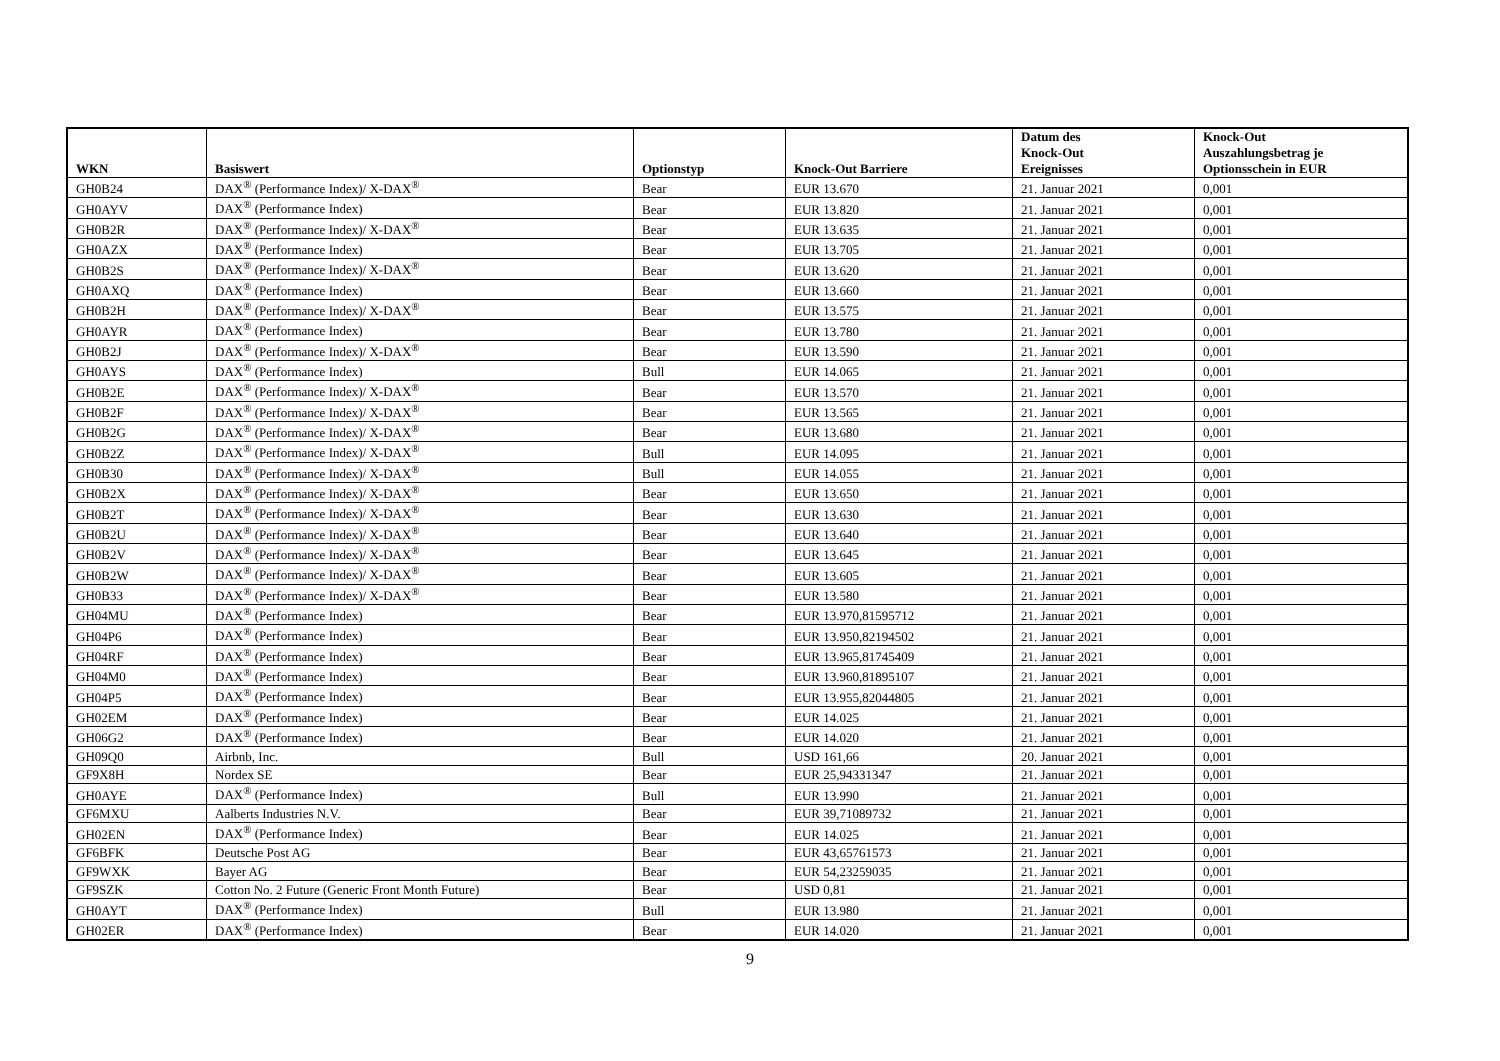| WKN | Basiswert | Optionstyp | Knock-Out Barriere | Datum des Knock-Out Ereignisses | Knock-Out Auszahlungsbetrag je Optionsschein in EUR |
| --- | --- | --- | --- | --- | --- |
| GH0B24 | DAX<sup>®</sup> (Performance Index)/ X-DAX<sup>®</sup> | Bear | EUR 13.670 | 21. Januar 2021 | 0,001 |
| GH0AYV | DAX<sup>®</sup> (Performance Index) | Bear | EUR 13.820 | 21. Januar 2021 | 0,001 |
| GH0B2R | DAX<sup>®</sup> (Performance Index)/ X-DAX<sup>®</sup> | Bear | EUR 13.635 | 21. Januar 2021 | 0,001 |
| GH0AZX | DAX<sup>®</sup> (Performance Index) | Bear | EUR 13.705 | 21. Januar 2021 | 0,001 |
| GH0B2S | DAX<sup>®</sup> (Performance Index)/ X-DAX<sup>®</sup> | Bear | EUR 13.620 | 21. Januar 2021 | 0,001 |
| GH0AXQ | DAX<sup>®</sup> (Performance Index) | Bear | EUR 13.660 | 21. Januar 2021 | 0,001 |
| GH0B2H | DAX<sup>®</sup> (Performance Index)/ X-DAX<sup>®</sup> | Bear | EUR 13.575 | 21. Januar 2021 | 0,001 |
| GH0AYR | DAX<sup>®</sup> (Performance Index) | Bear | EUR 13.780 | 21. Januar 2021 | 0,001 |
| GH0B2J | DAX<sup>®</sup> (Performance Index)/ X-DAX<sup>®</sup> | Bear | EUR 13.590 | 21. Januar 2021 | 0,001 |
| GH0AYS | DAX<sup>®</sup> (Performance Index) | Bull | EUR 14.065 | 21. Januar 2021 | 0,001 |
| GH0B2E | DAX<sup>®</sup> (Performance Index)/ X-DAX<sup>®</sup> | Bear | EUR 13.570 | 21. Januar 2021 | 0,001 |
| GH0B2F | DAX<sup>®</sup> (Performance Index)/ X-DAX<sup>®</sup> | Bear | EUR 13.565 | 21. Januar 2021 | 0,001 |
| GH0B2G | DAX<sup>®</sup> (Performance Index)/ X-DAX<sup>®</sup> | Bear | EUR 13.680 | 21. Januar 2021 | 0,001 |
| GH0B2Z | DAX<sup>®</sup> (Performance Index)/ X-DAX<sup>®</sup> | Bull | EUR 14.095 | 21. Januar 2021 | 0,001 |
| GH0B30 | DAX<sup>®</sup> (Performance Index)/ X-DAX<sup>®</sup> | Bull | EUR 14.055 | 21. Januar 2021 | 0,001 |
| GH0B2X | DAX<sup>®</sup> (Performance Index)/ X-DAX<sup>®</sup> | Bear | EUR 13.650 | 21. Januar 2021 | 0,001 |
| GH0B2T | DAX<sup>®</sup> (Performance Index)/ X-DAX<sup>®</sup> | Bear | EUR 13.630 | 21. Januar 2021 | 0,001 |
| GH0B2U | DAX<sup>®</sup> (Performance Index)/ X-DAX<sup>®</sup> | Bear | EUR 13.640 | 21. Januar 2021 | 0,001 |
| GH0B2V | DAX<sup>®</sup> (Performance Index)/ X-DAX<sup>®</sup> | Bear | EUR 13.645 | 21. Januar 2021 | 0,001 |
| GH0B2W | DAX<sup>®</sup> (Performance Index)/ X-DAX<sup>®</sup> | Bear | EUR 13.605 | 21. Januar 2021 | 0,001 |
| GH0B33 | DAX<sup>®</sup> (Performance Index)/ X-DAX<sup>®</sup> | Bear | EUR 13.580 | 21. Januar 2021 | 0,001 |
| GH04MU | DAX<sup>®</sup> (Performance Index) | Bear | EUR 13.970,81595712 | 21. Januar 2021 | 0,001 |
| GH04P6 | DAX<sup>®</sup> (Performance Index) | Bear | EUR 13.950,82194502 | 21. Januar 2021 | 0,001 |
| GH04RF | DAX<sup>®</sup> (Performance Index) | Bear | EUR 13.965,81745409 | 21. Januar 2021 | 0,001 |
| GH04M0 | DAX<sup>®</sup> (Performance Index) | Bear | EUR 13.960,81895107 | 21. Januar 2021 | 0,001 |
| GH04P5 | DAX<sup>®</sup> (Performance Index) | Bear | EUR 13.955,82044805 | 21. Januar 2021 | 0,001 |
| GH02EM | DAX<sup>®</sup> (Performance Index) | Bear | EUR 14.025 | 21. Januar 2021 | 0,001 |
| GH06G2 | DAX<sup>®</sup> (Performance Index) | Bear | EUR 14.020 | 21. Januar 2021 | 0,001 |
| GH09Q0 | Airbnb, Inc. | Bull | USD 161,66 | 20. Januar 2021 | 0,001 |
| GF9X8H | Nordex SE | Bear | EUR 25,94331347 | 21. Januar 2021 | 0,001 |
| GH0AYE | DAX<sup>®</sup> (Performance Index) | Bull | EUR 13.990 | 21. Januar 2021 | 0,001 |
| GF6MXU | Aalberts Industries N.V. | Bear | EUR 39,71089732 | 21. Januar 2021 | 0,001 |
| GH02EN | DAX<sup>®</sup> (Performance Index) | Bear | EUR 14.025 | 21. Januar 2021 | 0,001 |
| GF6BFK | Deutsche Post AG | Bear | EUR 43,65761573 | 21. Januar 2021 | 0,001 |
| GF9WXK | Bayer AG | Bear | EUR 54,23259035 | 21. Januar 2021 | 0,001 |
| GF9SZK | Cotton No. 2 Future (Generic Front Month Future) | Bear | USD 0,81 | 21. Januar 2021 | 0,001 |
| GH0AYT | DAX<sup>®</sup> (Performance Index) | Bull | EUR 13.980 | 21. Januar 2021 | 0,001 |
| GH02ER | DAX<sup>®</sup> (Performance Index) | Bear | EUR 14.020 | 21. Januar 2021 | 0,001 |
9